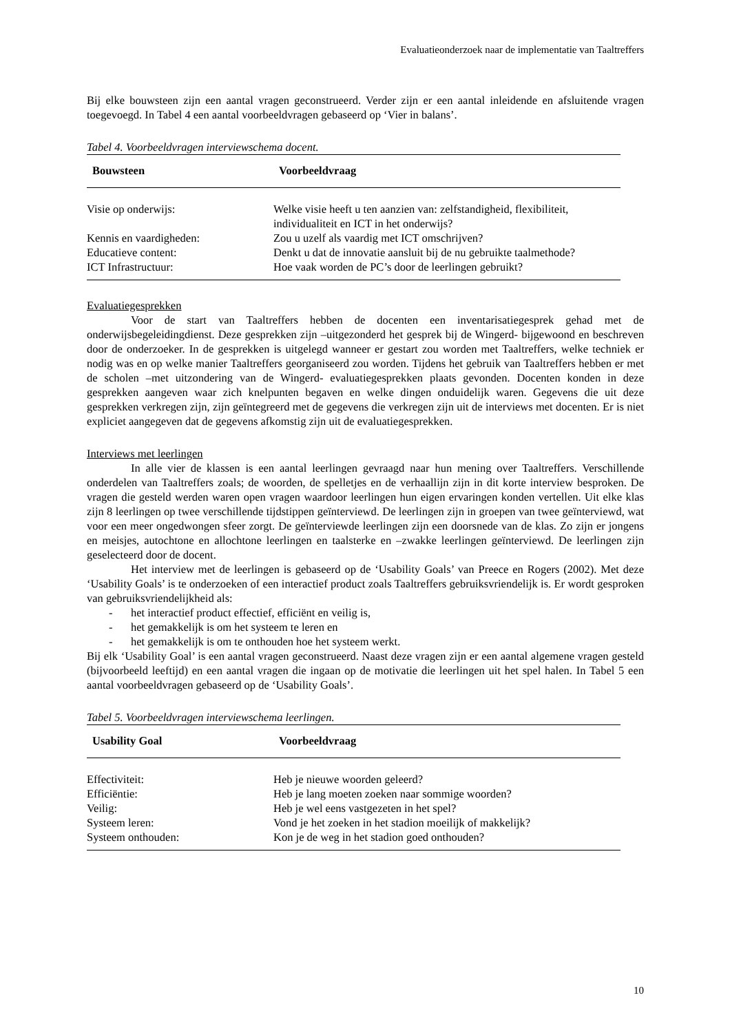Evaluatieonderzoek naar de implementatie van Taaltreffers
Bij elke bouwsteen zijn een aantal vragen geconstrueerd. Verder zijn er een aantal inleidende en afsluitende vragen toegevoegd. In Tabel 4 een aantal voorbeeldvragen gebaseerd op ‘Vier in balans’.
Tabel 4. Voorbeeldvragen interviewschema docent.
| Bouwsteen | Voorbeeldvraag |
| --- | --- |
| Visie op onderwijs: | Welke visie heeft u ten aanzien van: zelfstandigheid, flexibiliteit, individualiteit en ICT in het onderwijs? |
| Kennis en vaardigheden: | Zou u uzelf als vaardig met ICT omschrijven? |
| Educatieve content: | Denkt u dat de innovatie aansluit bij de nu gebruikte taalmethode? |
| ICT Infrastructuur: | Hoe vaak worden de PC’s door de leerlingen gebruikt? |
Evaluatiegesprekken
Voor de start van Taaltreffers hebben de docenten een inventarisatiegesprek gehad met de onderwijsbegeleidingdienst. Deze gesprekken zijn –uitgezonderd het gesprek bij de Wingerd- bijgewoond en beschreven door de onderzoeker. In de gesprekken is uitgelegd wanneer er gestart zou worden met Taaltreffers, welke techniek er nodig was en op welke manier Taaltreffers georganiseerd zou worden. Tijdens het gebruik van Taaltreffers hebben er met de scholen –met uitzondering van de Wingerd- evaluatiegesprekken plaats gevonden. Docenten konden in deze gesprekken aangeven waar zich knelpunten begaven en welke dingen onduidelijk waren. Gegevens die uit deze gesprekken verkregen zijn, zijn geïntegreerd met de gegevens die verkregen zijn uit de interviews met docenten. Er is niet expliciet aangegeven dat de gegevens afkomstig zijn uit de evaluatiegesprekken.
Interviews met leerlingen
In alle vier de klassen is een aantal leerlingen gevraagd naar hun mening over Taaltreffers. Verschillende onderdelen van Taaltreffers zoals; de woorden, de spelletjes en de verhaallijn zijn in dit korte interview besproken. De vragen die gesteld werden waren open vragen waardoor leerlingen hun eigen ervaringen konden vertellen. Uit elke klas zijn 8 leerlingen op twee verschillende tijdstippen geïnterviewd. De leerlingen zijn in groepen van twee geïnterviewd, wat voor een meer ongedwongen sfeer zorgt. De geïnterviewde leerlingen zijn een doorsnede van de klas. Zo zijn er jongens en meisjes, autochtone en allochtone leerlingen en taalsterke en –zwakke leerlingen geïnterviewd. De leerlingen zijn geselecteerd door de docent.
Het interview met de leerlingen is gebaseerd op de ‘Usability Goals’ van Preece en Rogers (2002). Met deze ‘Usability Goals’ is te onderzoeken of een interactief product zoals Taaltreffers gebruiksvriendelijk is. Er wordt gesproken van gebruiksvriendelijkheid als:
- het interactief product effectief, efficiënt en veilig is,
- het gemakkelijk is om het systeem te leren en
- het gemakkelijk is om te onthouden hoe het systeem werkt.
Bij elk ‘Usability Goal’ is een aantal vragen geconstrueerd. Naast deze vragen zijn er een aantal algemene vragen gesteld (bijvoorbeeld leeftijd) en een aantal vragen die ingaan op de motivatie die leerlingen uit het spel halen. In Tabel 5 een aantal voorbeeldvragen gebaseerd op de ‘Usability Goals’.
Tabel 5. Voorbeeldvragen interviewschema leerlingen.
| Usability Goal | Voorbeeldvraag |
| --- | --- |
| Effectiviteit: | Heb je nieuwe woorden geleerd? |
| Efficiëntie: | Heb je lang moeten zoeken naar sommige woorden? |
| Veilig: | Heb je wel eens vastgezeten in het spel? |
| Systeem leren: | Vond je het zoeken in het stadion moeilijk of makkelijk? |
| Systeem onthouden: | Kon je de weg in het stadion goed onthouden? |
10